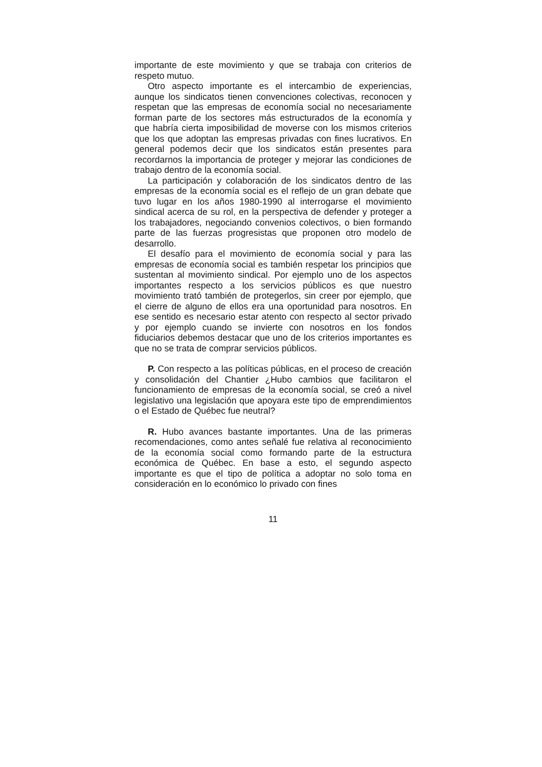importante de este movimiento y que se trabaja con criterios de respeto mutuo.
Otro aspecto importante es el intercambio de experiencias, aunque los sindicatos tienen convenciones colectivas, reconocen y respetan que las empresas de economía social no necesariamente forman parte de los sectores más estructurados de la economía y que habría cierta imposibilidad de moverse con los mismos criterios que los que adoptan las empresas privadas con fines lucrativos. En general podemos decir que los sindicatos están presentes para recordarnos la importancia de proteger y mejorar las condiciones de trabajo dentro de la economía social.
La participación y colaboración de los sindicatos dentro de las empresas de la economía social es el reflejo de un gran debate que tuvo lugar en los años 1980-1990 al interrogarse el movimiento sindical acerca de su rol, en la perspectiva de defender y proteger a los trabajadores, negociando convenios colectivos, o bien formando parte de las fuerzas progresistas que proponen otro modelo de desarrollo.
El desafío para el movimiento de economía social y para las empresas de economía social es también respetar los principios que sustentan al movimiento sindical. Por ejemplo uno de los aspectos importantes respecto a los servicios públicos es que nuestro movimiento trató también de protegerlos, sin creer por ejemplo, que el cierre de alguno de ellos era una oportunidad para nosotros. En ese sentido es necesario estar atento con respecto al sector privado y por ejemplo cuando se invierte con nosotros en los fondos fiduciarios debemos destacar que uno de los criterios importantes es que no se trata de comprar servicios públicos.
P. Con respecto a las políticas públicas, en el proceso de creación y consolidación del Chantier ¿Hubo cambios que facilitaron el funcionamiento de empresas de la economía social, se creó a nivel legislativo una legislación que apoyara este tipo de emprendimientos o el Estado de Québec fue neutral?
R. Hubo avances bastante importantes. Una de las primeras recomendaciones, como antes señalé fue relativa al reconocimiento de la economía social como formando parte de la estructura económica de Québec. En base a esto, el segundo aspecto importante es que el tipo de política a adoptar no solo toma en consideración en lo económico lo privado con fines
11